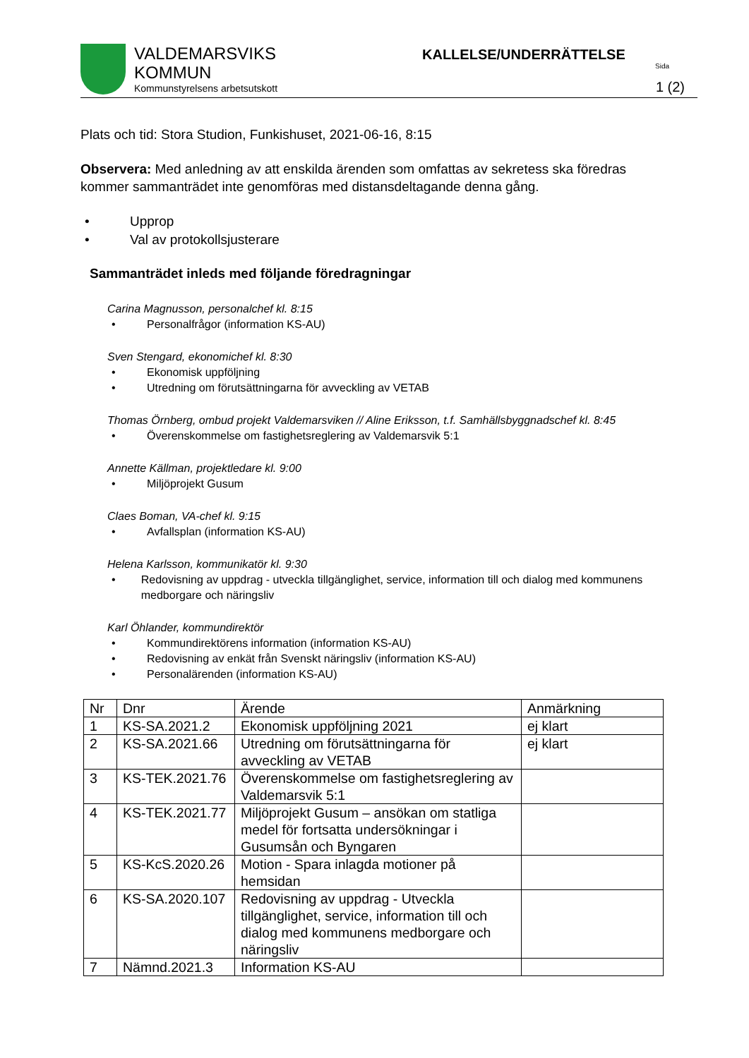VALDEMARSVIKS
KOMMUN
Kommunstyrelsens arbetsutskott
KALLELSE/UNDERRÄTTELSE
Sida
1 (2)
Plats och tid: Stora Studion, Funkishuset, 2021-06-16, 8:15
Observera: Med anledning av att enskilda ärenden som omfattas av sekretess ska föredras kommer sammanträdet inte genomföras med distansdeltagande denna gång.
• Upprop
• Val av protokollsjusterare
Sammanträdet inleds med följande föredragningar
Carina Magnusson, personalchef kl. 8:15
• Personalfrågor (information KS-AU)
Sven Stengard, ekonomichef kl. 8:30
• Ekonomisk uppföljning
• Utredning om förutsättningarna för avveckling av VETAB
Thomas Örnberg, ombud projekt Valdemarsviken // Aline Eriksson, t.f. Samhällsbyggnadschef kl. 8:45
• Överenskommelse om fastighetsreglering av Valdemarsvik 5:1
Annette Källman, projektledare kl. 9:00
• Miljöprojekt Gusum
Claes Boman, VA-chef kl. 9:15
• Avfallsplan (information KS-AU)
Helena Karlsson, kommunikatör kl. 9:30
• Redovisning av uppdrag - utveckla tillgänglighet, service, information till och dialog med kommunens medborgare och näringsliv
Karl Öhlander, kommundirektör
• Kommundirektörens information (information KS-AU)
• Redovisning av enkät från Svenskt näringsliv (information KS-AU)
• Personalärenden (information KS-AU)
| Nr | Dnr | Ärende | Anmärkning |
| 1 | KS-SA.2021.2 | Ekonomisk uppföljning 2021 | ej klart |
| 2 | KS-SA.2021.66 | Utredning om förutsättningarna för avveckling av VETAB | ej klart |
| 3 | KS-TEK.2021.76 | Överenskommelse om fastighetsreglering av Valdemarsvik 5:1 | |
| 4 | KS-TEK.2021.77 | Miljöprojekt Gusum – ansökan om statliga medel för fortsatta undersökningar i Gusumsån och Byngaren | |
| 5 | KS-KcS.2020.26 | Motion - Spara inlagda motioner på hemsidan | |
| 6 | KS-SA.2020.107 | Redovisning av uppdrag - Utveckla tillgänglighet, service, information till och dialog med kommunens medborgare och näringsliv | |
| 7 | Nämnd.2021.3 | Information KS-AU | |